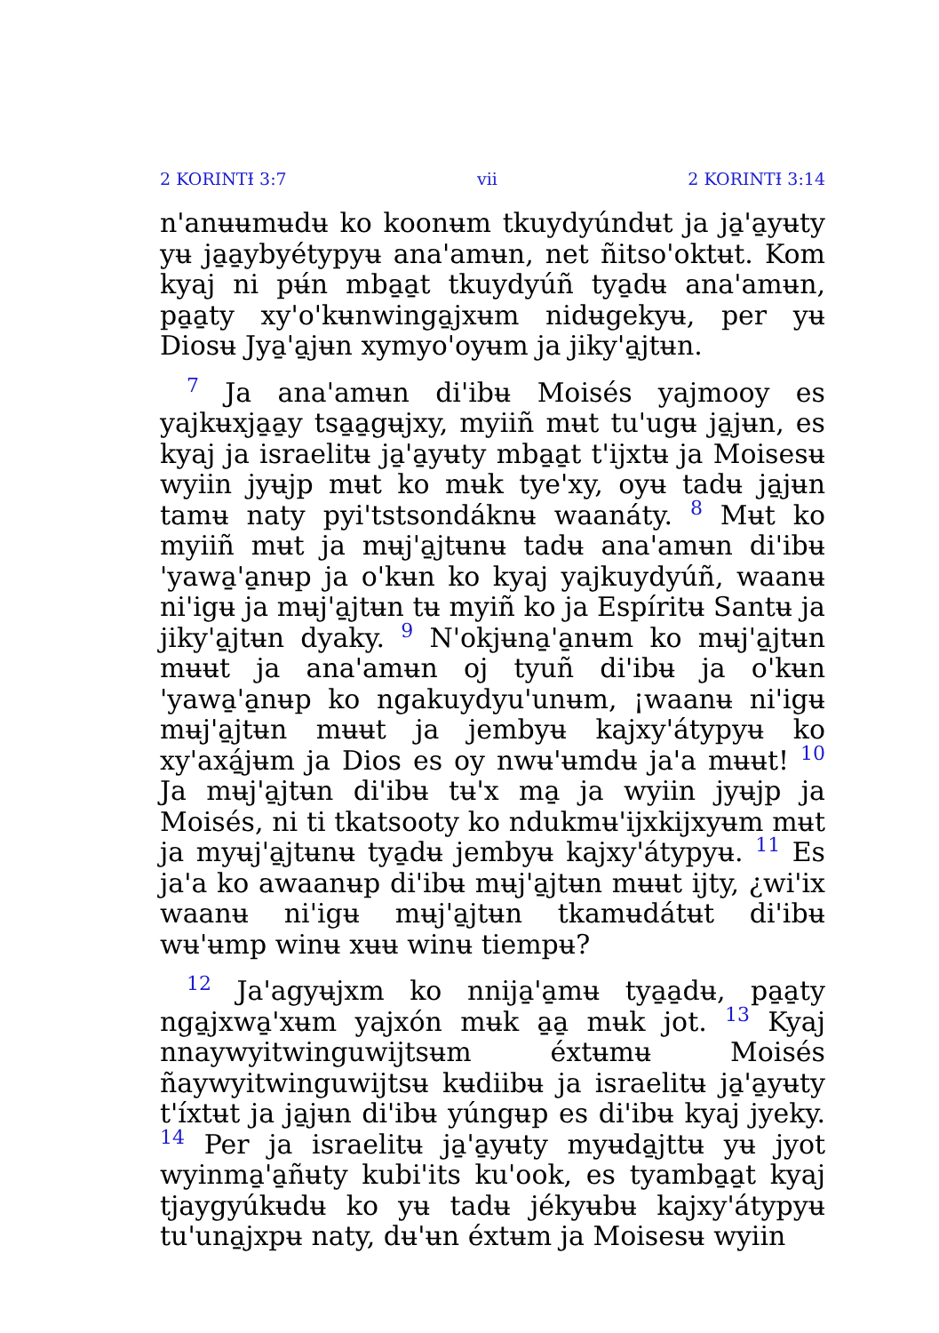2 KORINTƗ 3:7 vii 2 KORINTƗ 3:14
n'anʉʉmʉdʉ ko koonʉm tkuydyúndʉt ja ja̱'a̱yʉty yʉ ja̱a̱ybyétypyʉ ana'amʉn, net ñitso'oktʉt. Kom kyaj ni pʉ́n mba̱a̱t tkuydyúñ tya̱dʉ ana'amʉn, pa̱a̱ty xy'o'kʉnwinga̱jxʉm nidʉgekyʉ, per yʉ Diosʉ Jya̱'a̱jʉn xymyo'oyʉm ja jiky'a̱jtʉn.
7 Ja ana'amʉn di'ibʉ Moisés yajmooy es yajkʉxja̱a̱y tsa̱a̱gʉjxy, myiiñ mʉt tu'ugʉ ja̱jʉn, es kyaj ja israelitʉ ja̱'a̱yʉty mba̱a̱t t'ijxtʉ ja Moisesʉ wyiin jyʉjp mʉt ko mʉk tye'xy, oyʉ tadʉ ja̱jʉn tamʉ naty pyi'tstsondáknʉ waanáty. 8 Mʉt ko myiiñ mʉt ja mʉj'a̱jtʉnʉ tadʉ ana'amʉn di'ibʉ 'yawa̱'a̱nʉp ja o'kʉn ko kyaj yajkuydyúñ, waanʉ ni'igʉ ja mʉj'a̱jtʉn tʉ myiñ ko ja Espíritʉ Santʉ ja jiky'a̱jtʉn dyaky. 9 N'okjʉna̱'a̱nʉm ko mʉj'a̱jtʉn mʉʉt ja ana'amʉn oj tyuñ di'ibʉ ja o'kʉn 'yawa̱'a̱nʉp ko ngakuydyu'unʉm, ¡waanʉ ni'igʉ mʉj'a̱jtʉn mʉʉt ja jembyʉ kajxy'átypyʉ ko xy'axá̱jʉm ja Dios es oy nwʉ'ʉmdʉ ja'a mʉʉt! 10 Ja mʉj'a̱jtʉn di'ibʉ tʉ'x ma̱ ja wyiin jyʉjp ja Moisés, ni ti tkatsooty ko ndukmʉ'ijxkijxyʉm mʉt ja myʉj'a̱jtʉnʉ tya̱dʉ jembyʉ kajxy'átypyʉ. 11 Es ja'a ko awaanʉp di'ibʉ mʉj'a̱jtʉn mʉʉt ijty, ¿wi'ix waanʉ ni'igʉ mʉj'a̱jtʉn tkamʉdátʉt di'ibʉ wʉ'ʉmp winʉ xʉʉ winʉ tiempʉ?
12 Ja'agyʉjxm ko nnija̱'a̱mʉ tya̱a̱dʉ, pa̱a̱ty nga̱jxwa̱'xʉm yajxón mʉk a̱a̱ mʉk jot. 13 Kyaj nnaywyitwinguwijtsʉm éxtʉmʉ Moisés ñaywyitwinguwijtsʉ kʉdiibʉ ja israelitʉ ja̱'a̱yʉty t'íxtʉt ja ja̱jʉn di'ibʉ yúngʉp es di'ibʉ kyaj jyeky. 14 Per ja israelitʉ ja̱'a̱yʉty myʉda̱jttʉ yʉ jyot wyinma̱'a̱ñʉty kubi'its ku'ook, es tyamba̱a̱t kyaj tjaygyúkʉdʉ ko yʉ tadʉ jékyʉbʉ kajxy'átypyʉ tu'una̱jxpʉ naty, dʉ'ʉn éxtʉm ja Moisesʉ wyiin